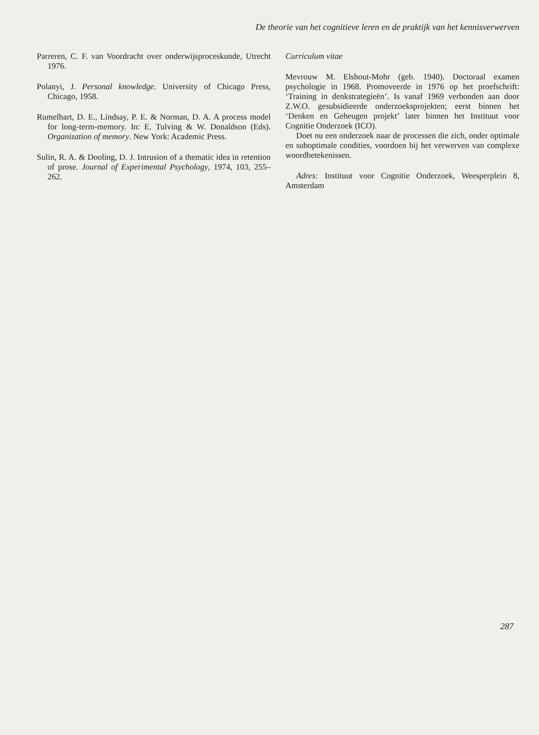De theorie van het cognitieve leren en de praktijk van het kennisverwerven
Parreren, C. F. van Voordracht over onderwijsproceskunde, Utrecht 1976.
Polanyi, J. Personal knowledge. University of Chicago Press, Chicago, 1958.
Rumelhart, D. E., Lindsay, P. E. & Norman, D. A. A process model for long-term-memory. In: E. Tulving & W. Donaldson (Eds). Organization of memory. New York: Academic Press.
Sulin, R. A. & Dooling, D. J. Intrusion of a thematic idea in retention of prose. Journal of Experimental Psychology, 1974, 103, 255–262.
Curriculum vitae
Mevrouw M. Elshout-Mohr (geb. 1940). Doctoraal examen psychologie in 1968. Promoveerde in 1976 op het proefschrift: ‘Training in denkstrategieën’. Is vanaf 1969 verbonden aan door Z.W.O. gesubsidieerde onderzoeksprojekten; eerst binnen het ‘Denken en Geheugen projekt’ later binnen het Instituut voor Cognitie Onderzoek (ICO).
Doet nu een onderzoek naar de processen die zich, onder optimale en suboptimale condities, voordoen bij het verwerven van complexe woordbetekenissen.
Adres: Instituut voor Cognitie Onderzoek, Weesperplein 8, Amsterdam
287